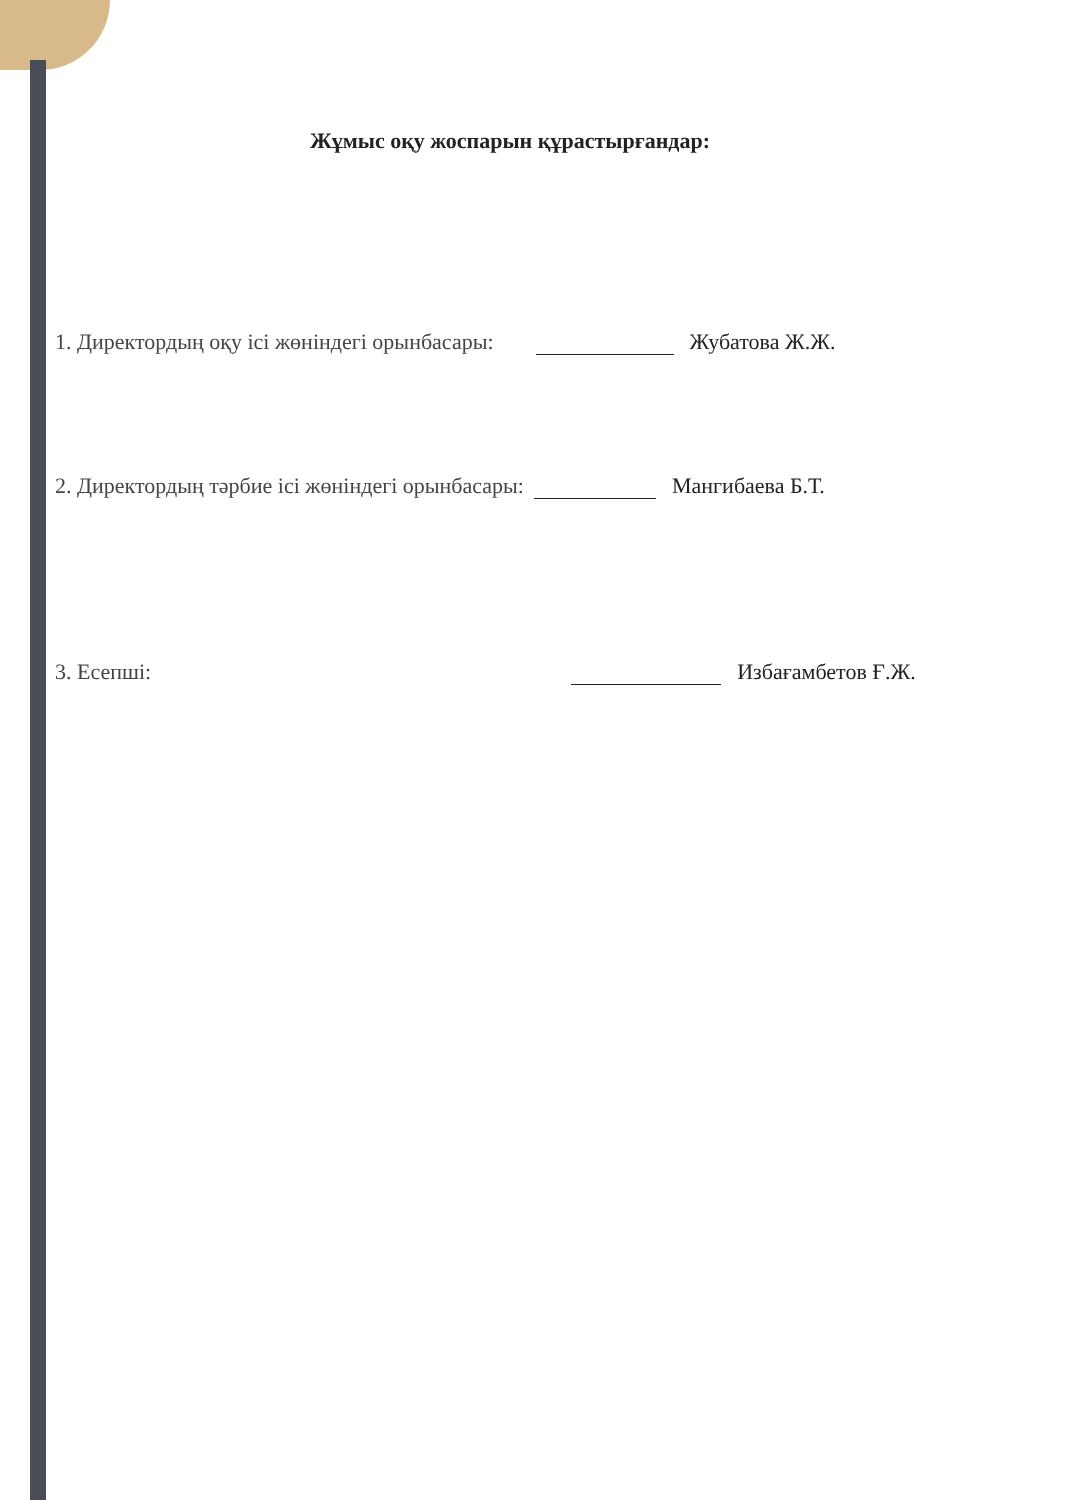Жұмыс оқу жоспарын құрастырғандар:
1. Директордың оқу ісі жөніндегі орынбасары: Жубатова Ж.Ж.
2. Директордың тәрбие ісі жөніндегі орынбасары: Мангибаева Б.Т.
3. Есепші: Избағамбетов Ғ.Ж.